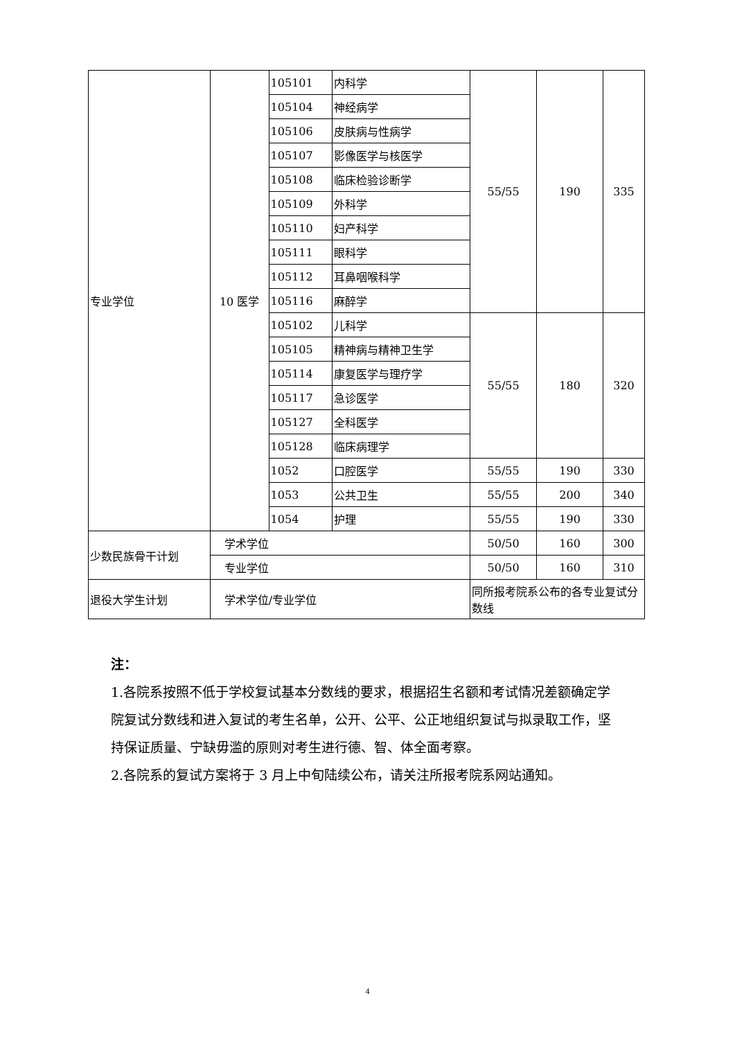| 专业学位 | 10 医学 | 105101 | 内科学 | 55/55 | 190 | 335 |
| | | 105104 | 神经病学 | | | |
| | | 105106 | 皮肤病与性病学 | | | |
| | | 105107 | 影像医学与核医学 | | | |
| | | 105108 | 临床检验诊断学 | | | |
| | | 105109 | 外科学 | | | |
| | | 105110 | 妇产科学 | | | |
| | | 105111 | 眼科学 | | | |
| | | 105112 | 耳鼻咽喉科学 | | | |
| | | 105116 | 麻醉学 | | | |
| | | 105102 | 儿科学 | 55/55 | 180 | 320 |
| | | 105105 | 精神病与精神卫生学 | | | |
| | | 105114 | 康复医学与理疗学 | | | |
| | | 105117 | 急诊医学 | | | |
| | | 105127 | 全科医学 | | | |
| | | 105128 | 临床病理学 | | | |
| | | 1052 | 口腔医学 | 55/55 | 190 | 330 |
| | | 1053 | 公共卫生 | 55/55 | 200 | 340 |
| | | 1054 | 护理 | 55/55 | 190 | 330 |
| 少数民族骨干计划 | 学术学位 | | | 50/50 | 160 | 300 |
| | 专业学位 | | | 50/50 | 160 | 310 |
| 退役大学生计划 | 学术学位/专业学位 | | | 同所报考院系公布的各专业复试分数线 | | |
注：
1.各院系按照不低于学校复试基本分数线的要求，根据招生名额和考试情况差额确定学院复试分数线和进入复试的考生名单，公开、公平、公正地组织复试与拟录取工作，坚持保证质量、宁缺毋滥的原则对考生进行德、智、体全面考察。
2.各院系的复试方案将于 3 月上中旬陆续公布，请关注所报考院系网站通知。
4